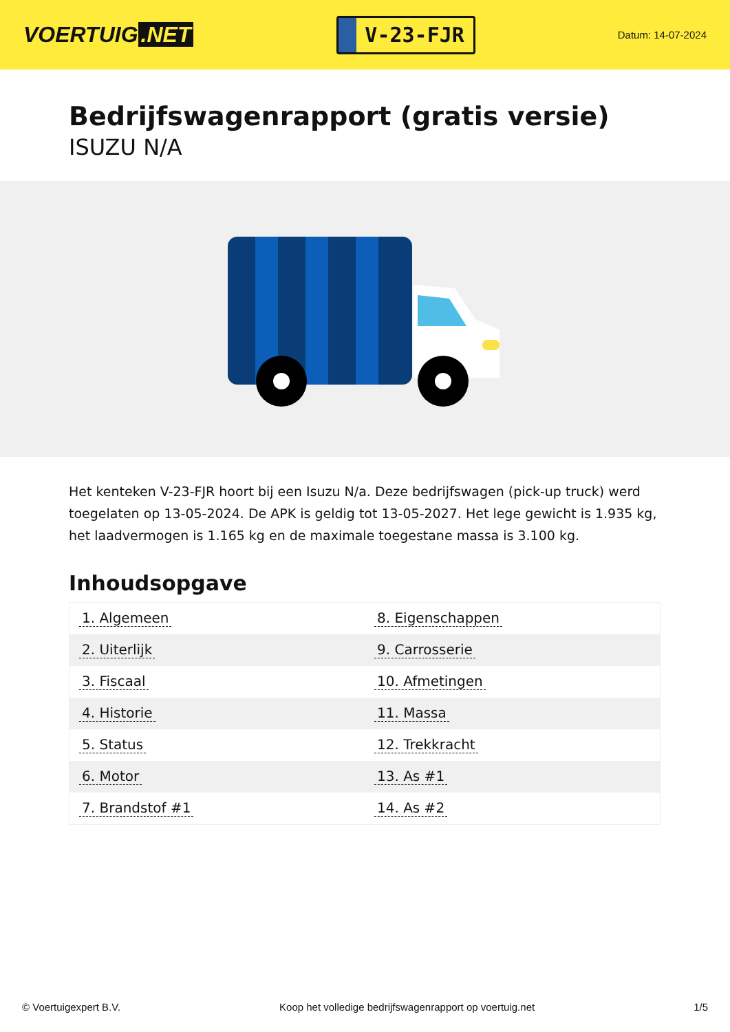VOERTUIG.NET
V-23-FJR
Datum: 14-07-2024
Bedrijfswagenrapport (gratis versie)
ISUZU N/A
Het kenteken V-23-FJR hoort bij een Isuzu N/a. Deze bedrijfswagen (pick-up truck) werd toegelaten op 13-05-2024. De APK is geldig tot 13-05-2027. Het lege gewicht is 1.935 kg, het laadvermogen is 1.165 kg en de maximale toegestane massa is 3.100 kg.
Inhoudsopgave
| 1. Algemeen | 8. Eigenschappen |
| 2. Uiterlijk | 9. Carrosserie |
| 3. Fiscaal | 10. Afmetingen |
| 4. Historie | 11. Massa |
| 5. Status | 12. Trekkracht |
| 6. Motor | 13. As #1 |
| 7. Brandstof #1 | 14. As #2 |
© Voertuigexpert B.V. Koop het volledige bedrijfswagenrapport op voertuig.net 1/5